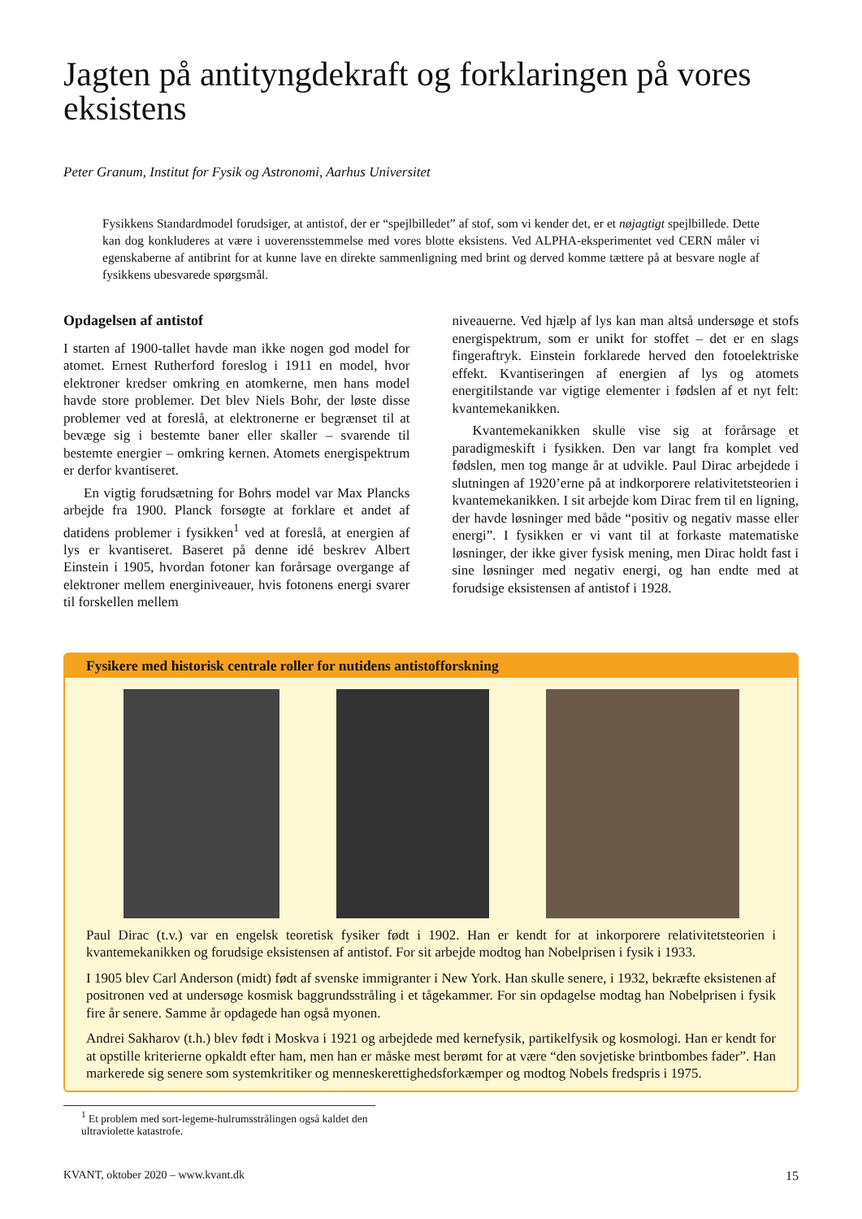Jagten på antityngdekraft og forklaringen på vores eksistens
Peter Granum, Institut for Fysik og Astronomi, Aarhus Universitet
Fysikkens Standardmodel forudsiger, at antistof, der er “spejlbilledet” af stof, som vi kender det, er et nøjagtigt spejlbillede. Dette kan dog konkluderes at være i uoverensstemmelse med vores blotte eksistens. Ved ALPHA-eksperimentet ved CERN måler vi egenskaberne af antibrint for at kunne lave en direkte sammenligning med brint og derved komme tættere på at besvare nogle af fysikkens ubesvarede spørgsmål.
Opdagelsen af antistof
I starten af 1900-tallet havde man ikke nogen god model for atomet. Ernest Rutherford foreslog i 1911 en model, hvor elektroner kredser omkring en atomkerne, men hans model havde store problemer. Det blev Niels Bohr, der løste disse problemer ved at foreslå, at elektronerne er begrænset til at bevæge sig i bestemte baner eller skaller – svarende til bestemte energier – omkring kernen. Atomets energispektrum er derfor kvantiseret.
En vigtig forudsætning for Bohrs model var Max Plancks arbejde fra 1900. Planck forsøgte at forklare et andet af datidens problemer i fysikken<sup>1</sup> ved at foreslå, at energien af lys er kvantiseret. Baseret på denne idé beskrev Albert Einstein i 1905, hvordan fotoner kan forårsage overgange af elektroner mellem energiniveauer, hvis fotonens energi svarer til forskellen mellem
niveauerne. Ved hjælp af lys kan man altså undersøge et stofs energispektrum, som er unikt for stoffet – det er en slags fingeraftryk. Einstein forklarede herved den fotoelektriske effekt. Kvantiseringen af energien af lys og atomets energitilstande var vigtige elementer i fødslen af et nyt felt: kvantemekanikken.
Kvantemekanikken skulle vise sig at forårsage et paradigmeskift i fysikken. Den var langt fra komplet ved fødslen, men tog mange år at udvikle. Paul Dirac arbejdede i slutningen af 1920’erne på at indkorporere relativitetsteorien i kvantemekanikken. I sit arbejde kom Dirac frem til en ligning, der havde løsninger med både “positiv og negativ masse eller energi”. I fysikken er vi vant til at forkaste matematiske løsninger, der ikke giver fysisk mening, men Dirac holdt fast i sine løsninger med negativ energi, og han endte med at forudsige eksistensen af antistof i 1928.
Fysikere med historisk centrale roller for nutidens antistofforskning
Paul Dirac (t.v.) var en engelsk teoretisk fysiker født i 1902. Han er kendt for at inkorporere relativitetsteorien i kvantemekanikken og forudsige eksistensen af antistof. For sit arbejde modtog han Nobelprisen i fysik i 1933.
I 1905 blev Carl Anderson (midt) født af svenske immigranter i New York. Han skulle senere, i 1932, bekræfte eksistenen af positronen ved at undersøge kosmisk baggrundsstråling i et tågekammer. For sin opdagelse modtag han Nobelprisen i fysik fire år senere. Samme år opdagede han også myonen.
Andrei Sakharov (t.h.) blev født i Moskva i 1921 og arbejdede med kernefysik, partikelfysik og kosmologi. Han er kendt for at opstille kriterierne opkaldt efter ham, men han er måske mest berømt for at være “den sovjetiske brintbombes fader”. Han markerede sig senere som systemkritiker og menneskerettighedsforkæmper og modtog Nobels fredspris i 1975.
<sup>1</sup> Et problem med sort-legeme-hulrumsstrålingen også kaldet den ultraviolette katastrofe.
KVANT, oktober 2020 – www.kvant.dk 15